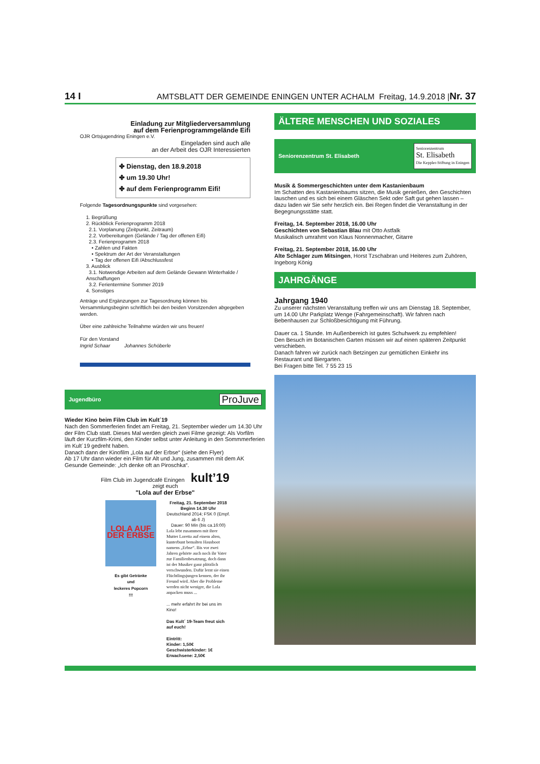14 I AMTSBLATT DER GEMEINDE ENINGEN UNTER ACHALM Freitag, 14.9.2018 |Nr. 37
Einladung zur Mitgliederversammlung
auf dem Ferienprogrammgelände Eifi
OJR Ortsjugendring Eningen e.V.
Eingeladen sind auch alle
an der Arbeit des OJR Interessierten
✤ Dienstag, den 18.9.2018
✤ um 19.30 Uhr!
✤ auf dem Ferienprogramm Eifi!
Folgende Tagesordnungspunkte sind vorgesehen:
1. Begrüßung
2. Rückblick Ferienprogramm 2018
2.1. Vorplanung (Zeitpunkt, Zeitraum)
2.2. Vorbereitungen (Gelände / Tag der offenen Eifi)
2.3. Ferienprogramm 2018
• Zahlen und Fakten
• Spektrum der Art der Veranstaltungen
• Tag der offenen Eifi /Abschlussfest
3. Ausblick
3.1. Notwendige Arbeiten auf dem Gelände Gewann Winterhalde / Anschaffungen
3.2. Ferientermine Sommer 2019
4. Sonstiges
Anträge und Ergänzungen zur Tagesordnung können bis Versammlungsbeginn schriftlich bei den beiden Vorsitzenden abgegeben werden.
Über eine zahlreiche Teilnahme würden wir uns freuen!
Für den Vorstand
Ingrid Schaar Johannes Schöberle
Jugendbüro ProJuve
Wieder Kino beim Film Club im Kult´19
Nach den Sommerferien findet am Freitag, 21. September wieder um 14.30 Uhr der Film Club statt. Dieses Mal werden gleich zwei Filme gezeigt: Als Vorfilm läuft der Kurzfilm-Krimi, den Kinder selbst unter Anleitung in den Sommmerferien im Kult´19 gedreht haben.
Danach dann der Kinofilm „Lola auf der Erbse“ (siehe den Flyer)
Ab 17 Uhr dann wieder ein Film für Alt und Jung, zusammen mit dem AK Gesunde Gemeinde: „Ich denke oft an Piroschka“.
Film Club im Jugendcafé Eningen kult’19
zeigt euch
"Lola auf der Erbse"
LOLA AUF DER ERBSE
Es gibt Getränke
und
leckeres Popcorn
!!!
Freitag, 21. September 2018
Beginn 14.30 Uhr
Deutschland 2014; FSK 0 (Empf. ab 6 J)
Dauer: 90 Min (bis ca.16:00)
Lola lebt zusammen mit ihrer Mutter Loretta auf einem alten, kunterbunt bemalten Hausboot namens „Erbse“. Bis vor zwei Jahren gehörte auch noch ihr Vater zur Familienbesatzung, doch dann ist der Musiker ganz plötzlich verschwunden. Dafür lernt sie einen Flüchtlingsjungen kennen, der ihr Freund wird. Aber die Probleme werden nicht weniger, die Lola anpacken muss ...
... mehr erfahrt ihr bei uns im Kino!
Das Kult´ 19-Team freut sich auf euch!
Eintritt:
Kinder: 1,50€
Geschwisterkinder: 1€
Erwachsene: 2,50€
ÄLTERE MENSCHEN UND SOZIALES
Seniorenzentrum St. Elisabeth Seniorenzentrum
St. Elisabeth
Die Keppler-Stiftung in Eningen
Musik & Sommergeschichten unter dem Kastanienbaum
Im Schatten des Kastanienbaums sitzen, die Musik genießen, den Geschichten lauschen und es sich bei einem Gläschen Sekt oder Saft gut gehen lassen – dazu laden wir Sie sehr herzlich ein. Bei Regen findet die Veranstaltung in der Begegnungsstätte statt.
Freitag, 14. September 2018, 16.00 Uhr
Geschichten von Sebastian Blau mit Otto Astfalk
Musikalisch umrahmt von Klaus Nonnenmacher, Gitarre
Freitag, 21. September 2018, 16.00 Uhr
Alte Schlager zum Mitsingen, Horst Tzschabran und Heiteres zum Zuhören, Ingeborg König
JAHRGÄNGE
Jahrgang 1940
Zu unserer nächsten Veranstaltung treffen wir uns am Dienstag 18. September, um 14.00 Uhr Parkplatz Wenge (Fahrgemeinschaft). Wir fahren nach Bebenhausen zur Schloßbesichtigung mit Führung.
Dauer ca. 1 Stunde. Im Außenbereich ist gutes Schuhwerk zu empfehlen!
Den Besuch im Botanischen Garten müssen wir auf einen späteren Zeitpunkt verschieben.
Danach fahren wir zurück nach Betzingen zur gemütlichen Einkehr ins Restaurant und Biergarten.
Bei Fragen bitte Tel. 7 55 23 15